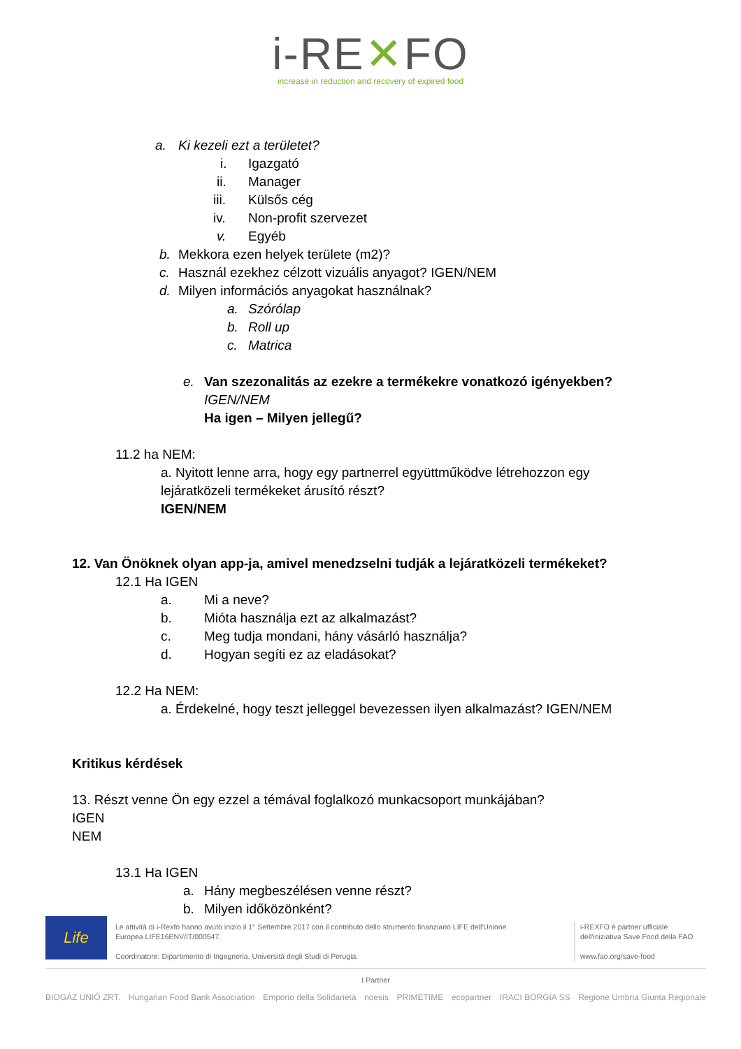i-RE✕FO
increase in reduction and recovery of expired food
a. Ki kezeli ezt a területet? i. Igazgató
ii. Manager
iii. Külsős cég
iv. Non-profit szervezet
v. Egyéb
b. Mekkora ezen helyek területe (m2)?
c. Használ ezekhez célzott vizuális anyagot? IGEN/NEM
d. Milyen információs anyagokat használnak?
a. Szórólap
b. Roll up
c. Matrica
e. Van szezonalitás az ezekre a termékekre vonatkozó igényekben?
IGEN/NEM Ha igen – Milyen jellegű?
11.2 ha NEM:
a. Nyitott lenne arra, hogy egy partnerrel együttműködve létrehozzon egy
lejáratközeli termékeket árusító részt?
IGEN/NEM
12. Van Önöknek olyan app-ja, amivel menedzselni tudják a lejáratközeli termékeket?
12.1 Ha IGEN a. Mi a neve?
b. Mióta használja ezt az alkalmazást?
c. Meg tudja mondani, hány vásárló használja?
d. Hogyan segíti ez az eladásokat?
12.2 Ha NEM:
a. Érdekelné, hogy teszt jelleggel bevezessen ilyen alkalmazást? IGEN/NEM
Kritikus kérdések
13. Részt venne Ön egy ezzel a témával foglalkozó munkacsoport munkájában?
IGEN NEM 13.1 Ha IGEN a. Hány megbeszélésen venne részt?
b. Milyen időközönként?
Life
Le attività di i-Rexfo hanno avuto inizio il 1° Settembre 2017 con il contributo dello strumento finanziario LIFE dell'Unione Europea LIFE16ENV/IT/000547.
Coordinatore: Dipartimento di Ingegneria, Università degli Studi di Perugia.
i-REXFO è partner ufficiale dell'iniziativa Save Food della FAO
www.fao.org/save-food
I Partner
BIOGÁZ UNIÓ ZRT. Hungarian Food Bank Association Emporio della Solidarietà noesis PRIMETIME ecopartner IRACI BORGIA SS Regione Umbria Giunta Regionale